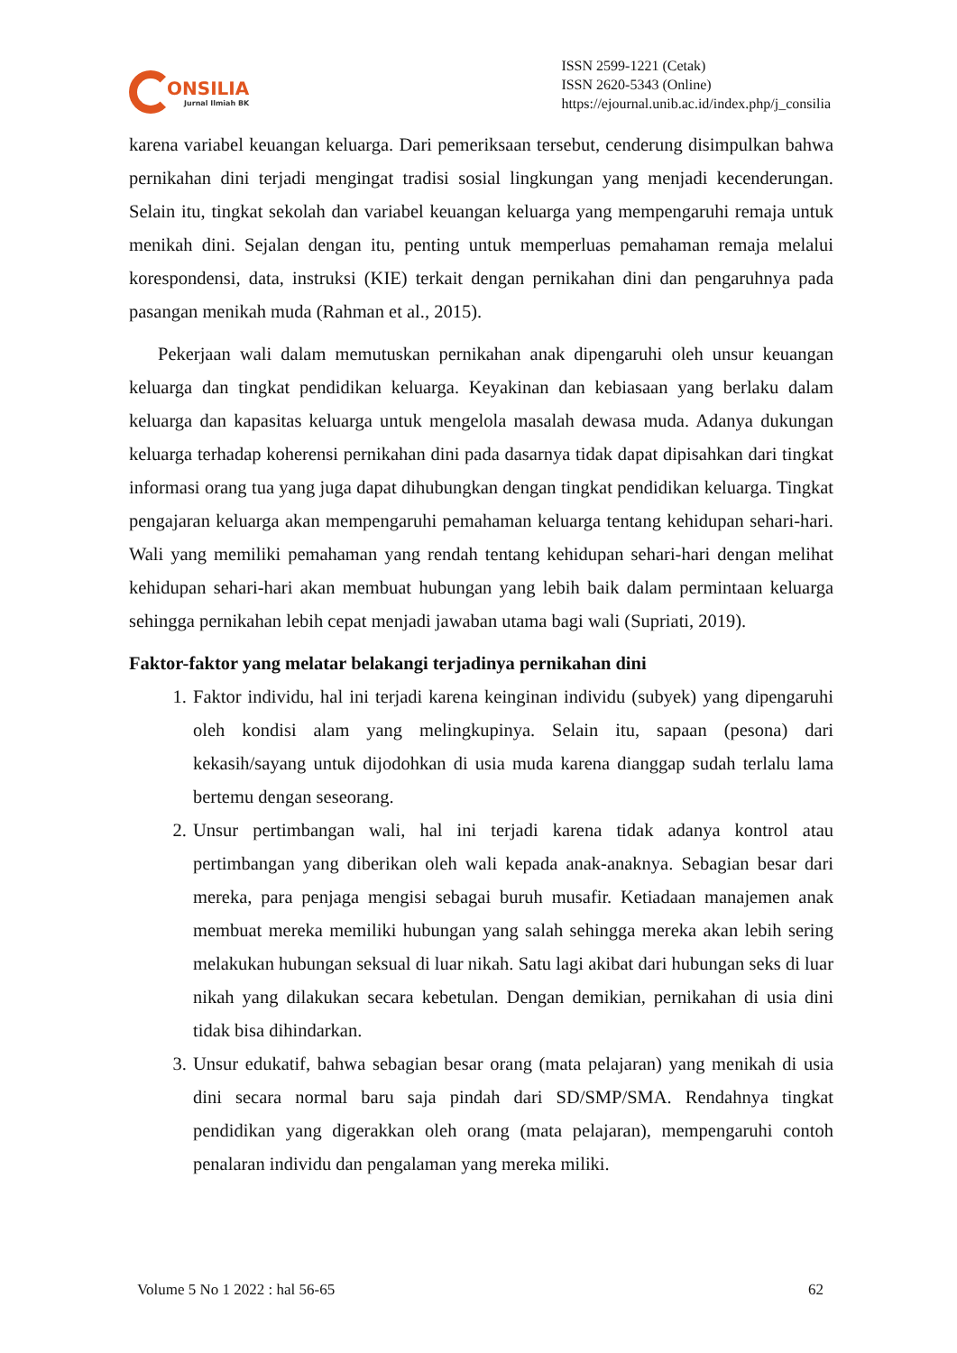ONSILIA
Jurnal Ilmiah BK
ISSN 2599-1221 (Cetak)
ISSN 2620-5343 (Online)
https://ejournal.unib.ac.id/index.php/j_consilia
karena variabel keuangan keluarga. Dari pemeriksaan tersebut, cenderung disimpulkan bahwa pernikahan dini terjadi mengingat tradisi sosial lingkungan yang menjadi kecenderungan. Selain itu, tingkat sekolah dan variabel keuangan keluarga yang mempengaruhi remaja untuk menikah dini. Sejalan dengan itu, penting untuk memperluas pemahaman remaja melalui korespondensi, data, instruksi (KIE) terkait dengan pernikahan dini dan pengaruhnya pada pasangan menikah muda (Rahman et al., 2015).
Pekerjaan wali dalam memutuskan pernikahan anak dipengaruhi oleh unsur keuangan keluarga dan tingkat pendidikan keluarga. Keyakinan dan kebiasaan yang berlaku dalam keluarga dan kapasitas keluarga untuk mengelola masalah dewasa muda. Adanya dukungan keluarga terhadap koherensi pernikahan dini pada dasarnya tidak dapat dipisahkan dari tingkat informasi orang tua yang juga dapat dihubungkan dengan tingkat pendidikan keluarga. Tingkat pengajaran keluarga akan mempengaruhi pemahaman keluarga tentang kehidupan sehari-hari. Wali yang memiliki pemahaman yang rendah tentang kehidupan sehari-hari dengan melihat kehidupan sehari-hari akan membuat hubungan yang lebih baik dalam permintaan keluarga sehingga pernikahan lebih cepat menjadi jawaban utama bagi wali (Supriati, 2019).
Faktor-faktor yang melatar belakangi terjadinya pernikahan dini
1. Faktor individu, hal ini terjadi karena keinginan individu (subyek) yang dipengaruhi oleh kondisi alam yang melingkupinya. Selain itu, sapaan (pesona) dari kekasih/sayang untuk dijodohkan di usia muda karena dianggap sudah terlalu lama bertemu dengan seseorang.
2. Unsur pertimbangan wali, hal ini terjadi karena tidak adanya kontrol atau pertimbangan yang diberikan oleh wali kepada anak-anaknya. Sebagian besar dari mereka, para penjaga mengisi sebagai buruh musafir. Ketiadaan manajemen anak membuat mereka memiliki hubungan yang salah sehingga mereka akan lebih sering melakukan hubungan seksual di luar nikah. Satu lagi akibat dari hubungan seks di luar nikah yang dilakukan secara kebetulan. Dengan demikian, pernikahan di usia dini tidak bisa dihindarkan.
3. Unsur edukatif, bahwa sebagian besar orang (mata pelajaran) yang menikah di usia dini secara normal baru saja pindah dari SD/SMP/SMA. Rendahnya tingkat pendidikan yang digerakkan oleh orang (mata pelajaran), mempengaruhi contoh penalaran individu dan pengalaman yang mereka miliki.
Volume 5 No 1 2022 : hal 56-65 62